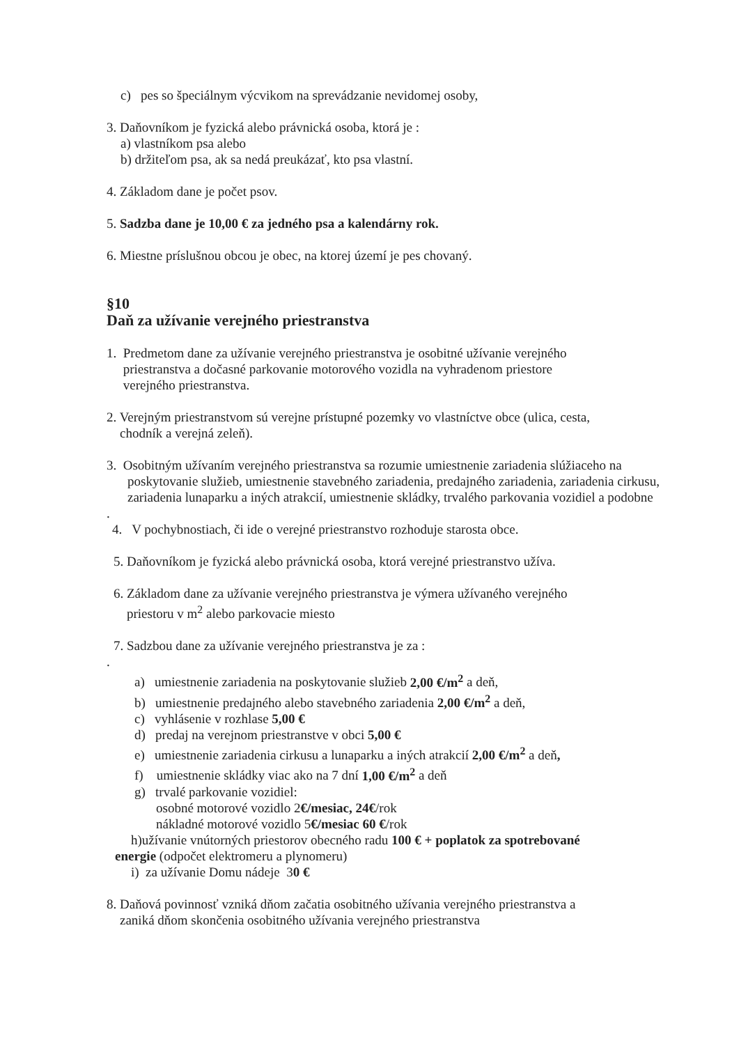c) pes so špeciálnym výcvikom na sprevádzanie nevidomej osoby,
3. Daňovníkom je fyzická alebo právnická osoba, ktorá je :
a) vlastníkom psa alebo
b) držiteľom psa, ak sa nedá preukázať, kto psa vlastní.
4. Základom dane je počet psov.
5. Sadzba dane je 10,00 € za jedného psa a kalendárny rok.
6. Miestne príslušnou obcou je obec, na ktorej území je pes chovaný.
§10
Daň za užívanie verejného priestranstva
1. Predmetom dane za užívanie verejného priestranstva je osobitné užívanie verejného
priestranstva a dočasné parkovanie motorového vozidla na vyhradenom priestore
verejného priestranstva.
2. Verejným priestranstvom sú verejne prístupné pozemky vo vlastníctve obce (ulica, cesta,
chodník a verejná zeleň).
3. Osobitným užívaním verejného priestranstva sa rozumie umiestnenie zariadenia slúžiaceho na poskytovanie služieb, umiestnenie stavebného zariadenia, predajného zariadenia, zariadenia cirkusu, zariadenia lunaparku a iných atrakcií, umiestnenie skládky, trvalého parkovania vozidiel a podobne
.
4. V pochybnostiach, či ide o verejné priestranstvo rozhoduje starosta obce.
5. Daňovníkom je fyzická alebo právnická osoba, ktorá verejné priestranstvo užíva.
6. Základom dane za užívanie verejného priestranstva je výmera užívaného verejného
priestoru v m<sup>2</sup> alebo parkovacie miesto
7. Sadzbou dane za užívanie verejného priestranstva je za :
.
a) umiestnenie zariadenia na poskytovanie služieb 2,00 €/m<sup>2</sup> a deň,
b) umiestnenie predajného alebo stavebného zariadenia 2,00 €/m<sup>2</sup> a deň,
c) vyhlásenie v rozhlase 5,00 €
d) predaj na verejnom priestranstve v obci 5,00 €
e) umiestnenie zariadenia cirkusu a lunaparku a iných atrakcií 2,00 €/m<sup>2</sup> a deň,
f) umiestnenie skládky viac ako na 7 dní 1,00 €/m<sup>2</sup> a deň
g) trvalé parkovanie vozidiel:
osobné motorové vozidlo 2€/mesiac, 24€/rok
nákladné motorové vozidlo 5€/mesiac 60 €/rok
h)užívanie vnútorných priestorov obecného radu 100 € + poplatok za spotrebované
energie (odpočet elektromeru a plynomeru)
i) za užívanie Domu nádeje 30 €
8. Daňová povinnosť vzniká dňom začatia osobitného užívania verejného priestranstva a
zaniká dňom skončenia osobitného užívania verejného priestranstva